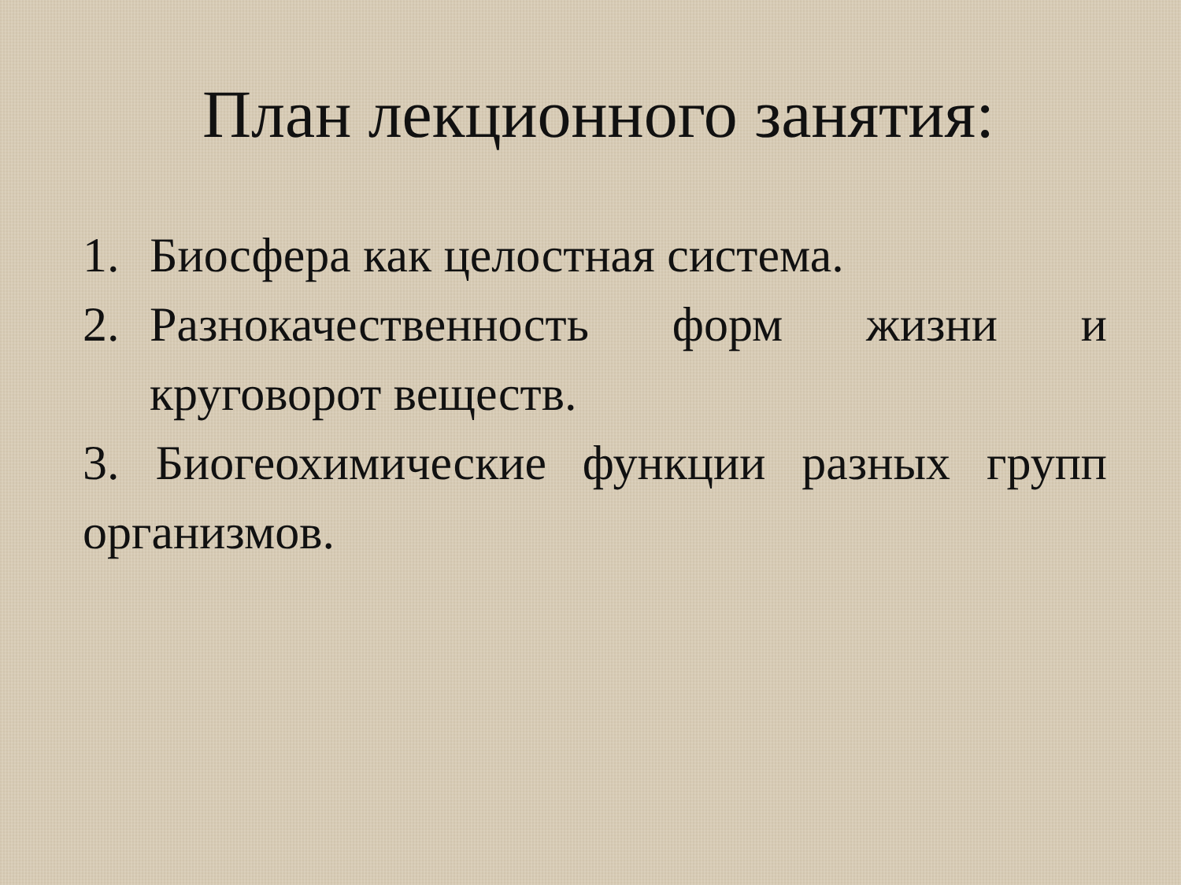План лекционного занятия:
1. Биосфера как целостная система.
2. Разнокачественность форм жизни и круговорот веществ.
3. Биогеохимические функции разных групп организмов.